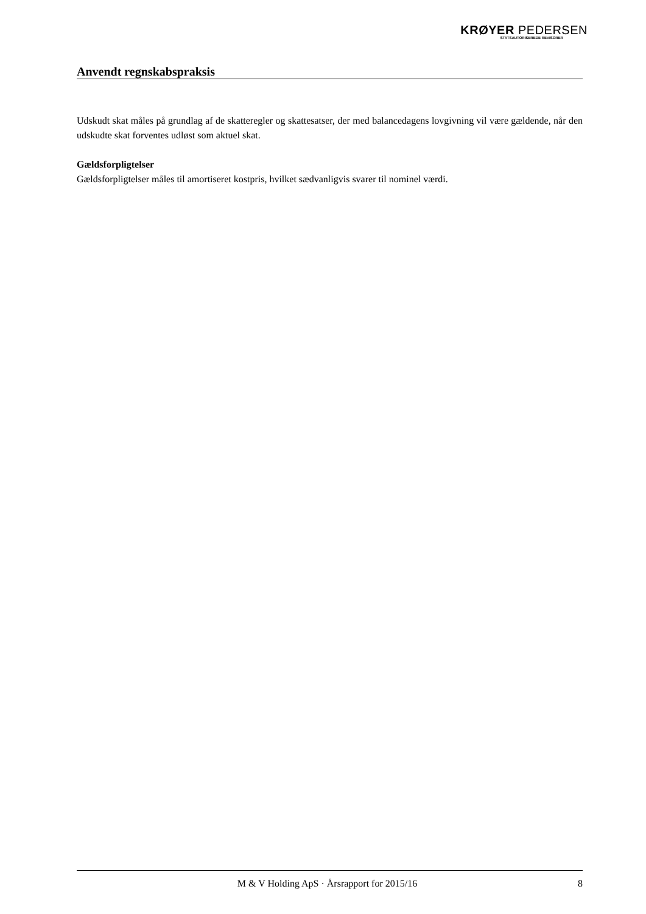KRØYER PEDERSEN
STATSAUTORISEREDE REVISORER
Anvendt regnskabspraksis
Udskudt skat måles på grundlag af de skatteregler og skattesatser, der med balancedagens lovgivning vil være gældende, når den udskudte skat forventes udløst som aktuel skat.
Gældsforpligtelser
Gældsforpligtelser måles til amortiseret kostpris, hvilket sædvanligvis svarer til nominel værdi.
M & V Holding ApS · Årsrapport for 2015/16 8